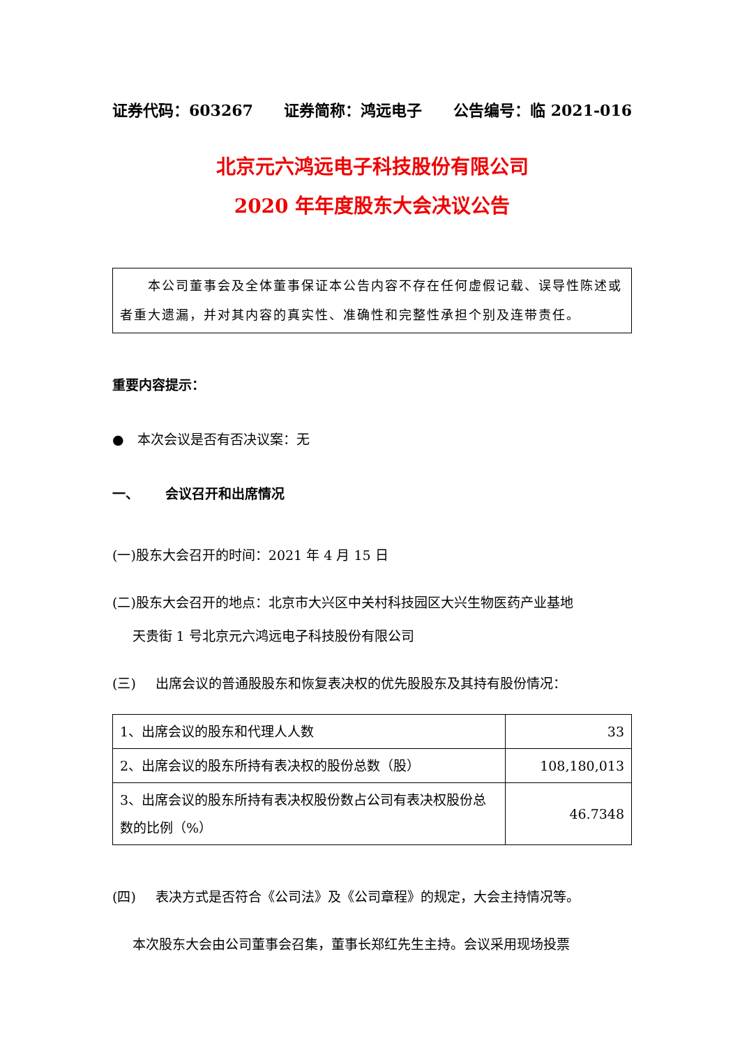证券代码：603267 证券简称：鸿远电子 公告编号：临 2021-016
北京元六鸿远电子科技股份有限公司
2020 年年度股东大会决议公告
  本公司董事会及全体董事保证本公告内容不存在任何虚假记载、误导性陈述或者重大遗漏，并对其内容的真实性、准确性和完整性承担个别及连带责任。
重要内容提示：
● 本次会议是否有否决议案：无
一、  会议召开和出席情况
(一)股东大会召开的时间：2021 年 4 月 15 日
(二)股东大会召开的地点：北京市大兴区中关村科技园区大兴生物医药产业基地
  天贵街 1 号北京元六鸿远电子科技股份有限公司
(三)  出席会议的普通股股东和恢复表决权的优先股股东及其持有股份情况：
| 1、出席会议的股东和代理人人数 | 33 |
| 2、出席会议的股东所持有表决权的股份总数（股） | 108,180,013 |
| 3、出席会议的股东所持有表决权股份数占公司有表决权股份总数的比例（%） | 46.7348 |
(四)  表决方式是否符合《公司法》及《公司章程》的规定，大会主持情况等。
  本次股东大会由公司董事会召集，董事长郑红先生主持。会议采用现场投票